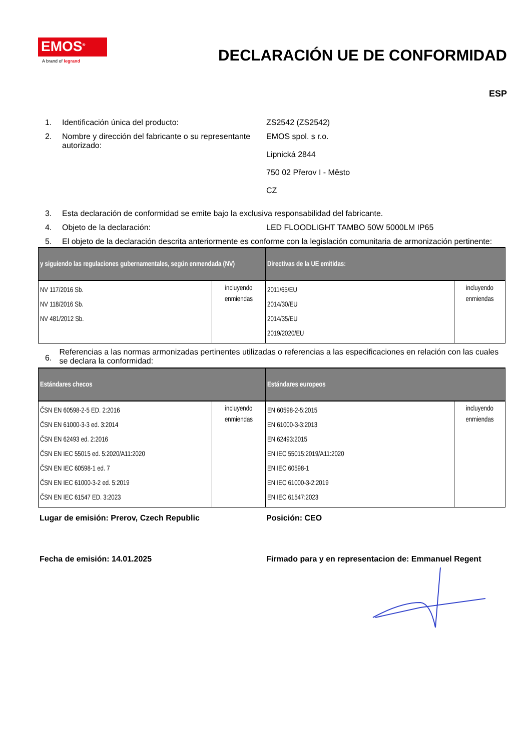EMOS<sup>®</sup>
A brand of legrand
DECLARACIÓN UE DE CONFORMIDAD
ESP
1. Identificación única del producto: ZS2542 (ZS2542)
2. Nombre y dirección del fabricante o su representante autorizado:
EMOS spol. s r.o.
Lipnická 2844
750 02 Přerov I - Město
CZ
3. Esta declaración de conformidad se emite bajo la exclusiva responsabilidad del fabricante.
4. Objeto de la declaración: LED FLOODLIGHT TAMBO 50W 5000LM IP65
5. El objeto de la declaración descrita anteriormente es conforme con la legislación comunitaria de armonización pertinente:
| y siguiendo las regulaciones gubernamentales, según enmendada (NV) | | Directivas de la UE emitidas: | |
| --- | --- | --- | --- |
| NV 117/2016 Sb. NV 118/2016 Sb. NV 481/2012 Sb. | incluyendo enmiendas | 2011/65/EU 2014/30/EU 2014/35/EU 2019/2020/EU | incluyendo enmiendas |
6.
Referencias a las normas armonizadas pertinentes utilizadas o referencias a las especificaciones en relación con las cuales se declara la conformidad:
| Estándares checos | | Estándares europeos | |
| --- | --- | --- | --- |
| ČSN EN 60598-2-5 ED. 2:2016 ČSN EN 61000-3-3 ed. 3:2014 ČSN EN 62493 ed. 2:2016 ČSN EN IEC 55015 ed. 5:2020/A11:2020 ČSN EN IEC 60598-1 ed. 7 ČSN EN IEC 61000-3-2 ed. 5:2019 ČSN EN IEC 61547 ED. 3:2023 | incluyendo enmiendas | EN 60598-2-5:2015 EN 61000-3-3:2013 EN 62493:2015 EN IEC 55015:2019/A11:2020 EN IEC 60598-1 EN IEC 61000-3-2:2019 EN IEC 61547:2023 | incluyendo enmiendas |
Lugar de emisión: Prerov, Czech Republic Posición: CEO
Fecha de emisión: 14.01.2025 Firmado para y en representacion de: Emmanuel Regent